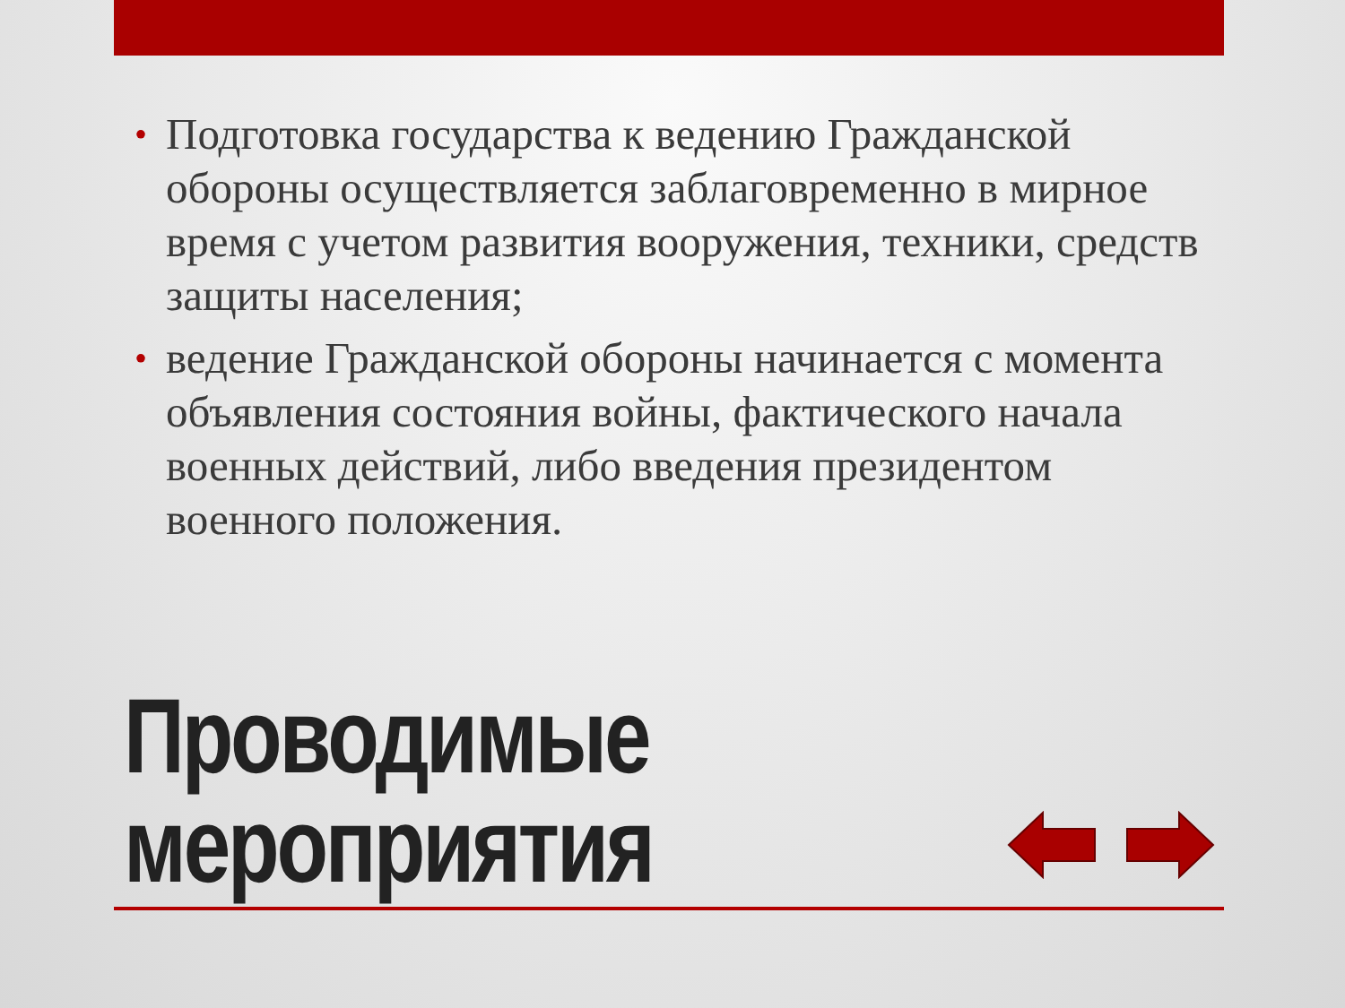• Подготовка государства к ведению Гражданской обороны осуществляется заблаговременно в мирное время с учетом развития вооружения, техники, средств защиты населения;
• ведение Гражданской обороны начинается с момента объявления состояния войны, фактического начала военных действий, либо введения президентом военного положения.
Проводимые мероприятия